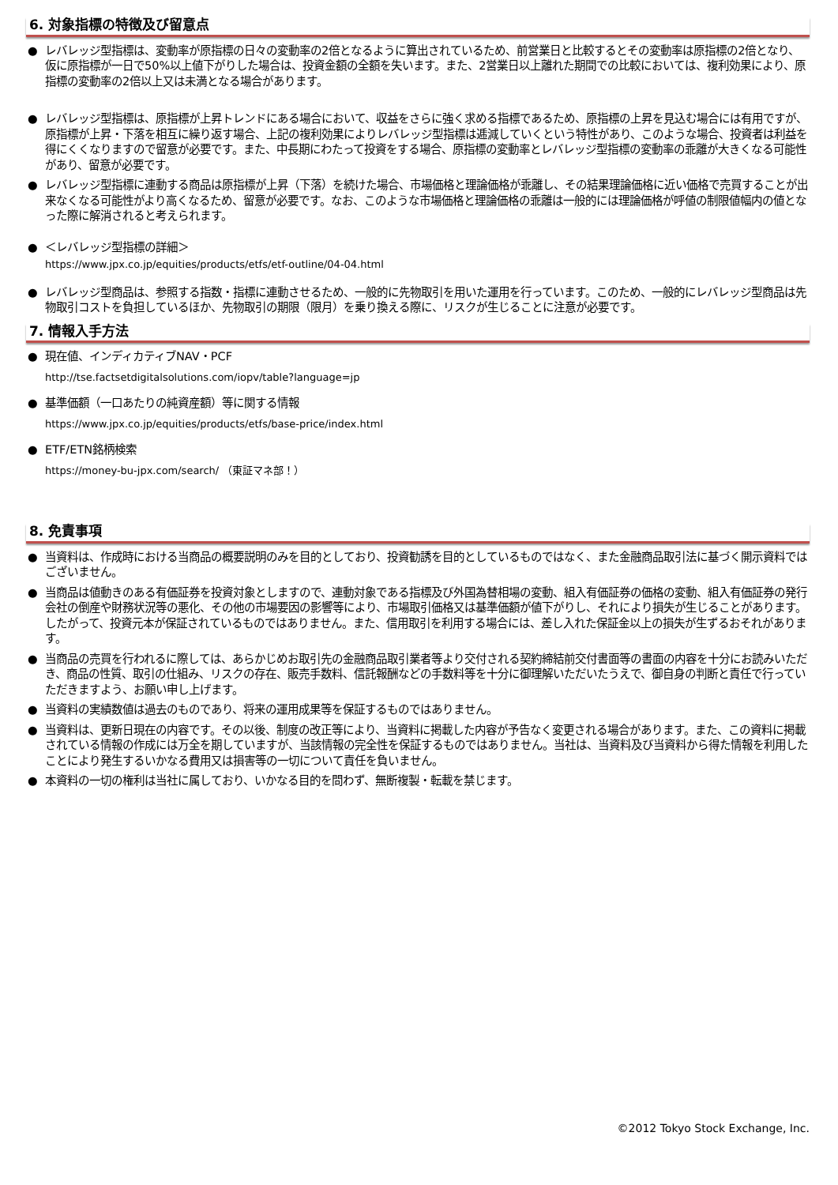6. 対象指標の特徴及び留意点
● レバレッジ型指標は、変動率が原指標の日々の変動率の2倍となるように算出されているため、前営業日と比較するとその変動率は原指標の2倍となり、仮に原指標が一日で50%以上値下がりした場合は、投資金額の全額を失います。また、2営業日以上離れた期間での比較においては、複利効果により、原指標の変動率の2倍以上又は未満となる場合があります。
● レバレッジ型指標は、原指標が上昇トレンドにある場合において、収益をさらに強く求める指標であるため、原指標の上昇を見込む場合には有用ですが、原指標が上昇・下落を相互に繰り返す場合、上記の複利効果によりレバレッジ型指標は逓減していくという特性があり、このような場合、投資者は利益を得にくくなりますので留意が必要です。また、中長期にわたって投資をする場合、原指標の変動率とレバレッジ型指標の変動率の乖離が大きくなる可能性があり、留意が必要です。
● レバレッジ型指標に連動する商品は原指標が上昇（下落）を続けた場合、市場価格と理論価格が乖離し、その結果理論価格に近い価格で売買することが出来なくなる可能性がより高くなるため、留意が必要です。なお、このような市場価格と理論価格の乖離は一般的には理論価格が呼値の制限値幅内の値となった際に解消されると考えられます。
● ＜レバレッジ型指標の詳細＞
https://www.jpx.co.jp/equities/products/etfs/etf-outline/04-04.html
● レバレッジ型商品は、参照する指数・指標に連動させるため、一般的に先物取引を用いた運用を行っています。このため、一般的にレバレッジ型商品は先物取引コストを負担しているほか、先物取引の期限（限月）を乗り換える際に、リスクが生じることに注意が必要です。
7. 情報入手方法
● 現在値、インディカティブNAV・PCF
http://tse.factsetdigitalsolutions.com/iopv/table?language=jp
● 基準価額（一口あたりの純資産額）等に関する情報
https://www.jpx.co.jp/equities/products/etfs/base-price/index.html
● ETF/ETN銘柄検索
https://money-bu-jpx.com/search/ （東証マネ部！）
8. 免責事項
● 当資料は、作成時における当商品の概要説明のみを目的としており、投資勧誘を目的としているものではなく、また金融商品取引法に基づく開示資料ではございません。
● 当商品は値動きのある有価証券を投資対象としますので、連動対象である指標及び外国為替相場の変動、組入有価証券の価格の変動、組入有価証券の発行会社の倒産や財務状況等の悪化、その他の市場要因の影響等により、市場取引価格又は基準価額が値下がりし、それにより損失が生じることがあります。したがって、投資元本が保証されているものではありません。また、信用取引を利用する場合には、差し入れた保証金以上の損失が生ずるおそれがあります。
● 当商品の売買を行われるに際しては、あらかじめお取引先の金融商品取引業者等より交付される契約締結前交付書面等の書面の内容を十分にお読みいただき、商品の性質、取引の仕組み、リスクの存在、販売手数料、信託報酬などの手数料等を十分に御理解いただいたうえで、御自身の判断と責任で行っていただきますよう、お願い申し上げます。
● 当資料の実績数値は過去のものであり、将来の運用成果等を保証するものではありません。
● 当資料は、更新日現在の内容です。その以後、制度の改正等により、当資料に掲載した内容が予告なく変更される場合があります。また、この資料に掲載されている情報の作成には万全を期していますが、当該情報の完全性を保証するものではありません。当社は、当資料及び当資料から得た情報を利用したことにより発生するいかなる費用又は損害等の一切について責任を負いません。
● 本資料の一切の権利は当社に属しており、いかなる目的を問わず、無断複製・転載を禁じます。
©2012 Tokyo Stock Exchange, Inc.